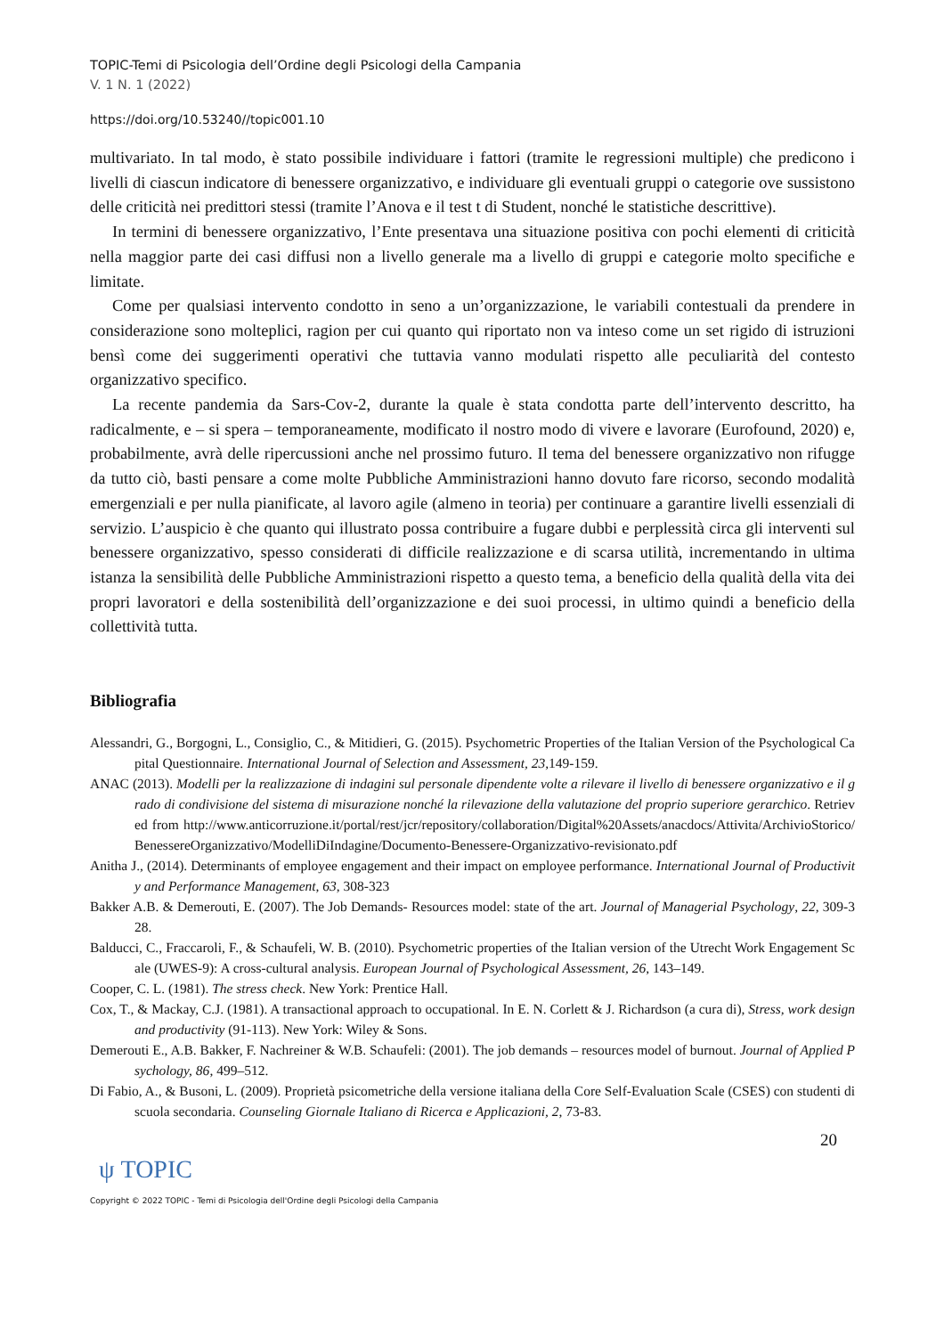TOPIC-Temi di Psicologia dell’Ordine degli Psicologi della Campania
V. 1 N. 1 (2022)
https://doi.org/10.53240//topic001.10
multivariato. In tal modo, è stato possibile individuare i fattori (tramite le regressioni multiple) che predicono i livelli di ciascun indicatore di benessere organizzativo, e individuare gli eventuali gruppi o categorie ove sussistono delle criticità nei predittori stessi (tramite l’Anova e il test t di Student, nonché le statistiche descrittive).
In termini di benessere organizzativo, l’Ente presentava una situazione positiva con pochi elementi di criticità nella maggior parte dei casi diffusi non a livello generale ma a livello di gruppi e categorie molto specifiche e limitate.
Come per qualsiasi intervento condotto in seno a un’organizzazione, le variabili contestuali da prendere in considerazione sono molteplici, ragion per cui quanto qui riportato non va inteso come un set rigido di istruzioni bensì come dei suggerimenti operativi che tuttavia vanno modulati rispetto alle peculiarità del contesto organizzativo specifico.
La recente pandemia da Sars-Cov-2, durante la quale è stata condotta parte dell’intervento descritto, ha radicalmente, e – si spera – temporaneamente, modificato il nostro modo di vivere e lavorare (Eurofound, 2020) e, probabilmente, avrà delle ripercussioni anche nel prossimo futuro. Il tema del benessere organizzativo non rifugge da tutto ciò, basti pensare a come molte Pubbliche Amministrazioni hanno dovuto fare ricorso, secondo modalità emergenziali e per nulla pianificate, al lavoro agile (almeno in teoria) per continuare a garantire livelli essenziali di servizio. L’auspicio è che quanto qui illustrato possa contribuire a fugare dubbi e perplessità circa gli interventi sul benessere organizzativo, spesso considerati di difficile realizzazione e di scarsa utilità, incrementando in ultima istanza la sensibilità delle Pubbliche Amministrazioni rispetto a questo tema, a beneficio della qualità della vita dei propri lavoratori e della sostenibilità dell’organizzazione e dei suoi processi, in ultimo quindi a beneficio della collettività tutta.
Bibliografia
Alessandri, G., Borgogni, L., Consiglio, C., & Mitidieri, G. (2015). Psychometric Properties of the Italian Version of the Psychological Capital Questionnaire. International Journal of Selection and Assessment, 23,149-159.
ANAC (2013). Modelli per la realizzazione di indagini sul personale dipendente volte a rilevare il livello di benessere organizzativo e il grado di condivisione del sistema di misurazione nonché la rilevazione della valutazione del proprio superiore gerarchico. Retrieved from http://www.anticorruzione.it/portal/rest/jcr/repository/collaboration/Digital%20Assets/anacdocs/Attivita/ArchivioStorico/BenessereOrganizzativo/ModelliDiIndagine/Documento-Benessere-Organizzativo-revisionato.pdf
Anitha J., (2014). Determinants of employee engagement and their impact on employee performance. International Journal of Productivity and Performance Management, 63, 308-323
Bakker A.B. & Demerouti, E. (2007). The Job Demands- Resources model: state of the art. Journal of Managerial Psychology, 22, 309-328.
Balducci, C., Fraccaroli, F., & Schaufeli, W. B. (2010). Psychometric properties of the Italian version of the Utrecht Work Engagement Scale (UWES-9): A cross-cultural analysis. European Journal of Psychological Assessment, 26, 143–149.
Cooper, C. L. (1981). The stress check. New York: Prentice Hall.
Cox, T., & Mackay, C.J. (1981). A transactional approach to occupational. In E. N. Corlett & J. Richardson (a cura di), Stress, work design and productivity (91-113). New York: Wiley & Sons.
Demerouti E., A.B. Bakker, F. Nachreiner & W.B. Schaufeli: (2001). The job demands – resources model of burnout. Journal of Applied Psychology, 86, 499–512.
Di Fabio, A., & Busoni, L. (2009). Proprietà psicometriche della versione italiana della Core Self-Evaluation Scale (CSES) con studenti di scuola secondaria. Counseling Giornale Italiano di Ricerca e Applicazioni, 2, 73-83.
20
ψ TOPIC
Copyright © 2022 TOPIC - Temi di Psicologia dell'Ordine degli Psicologi della Campania